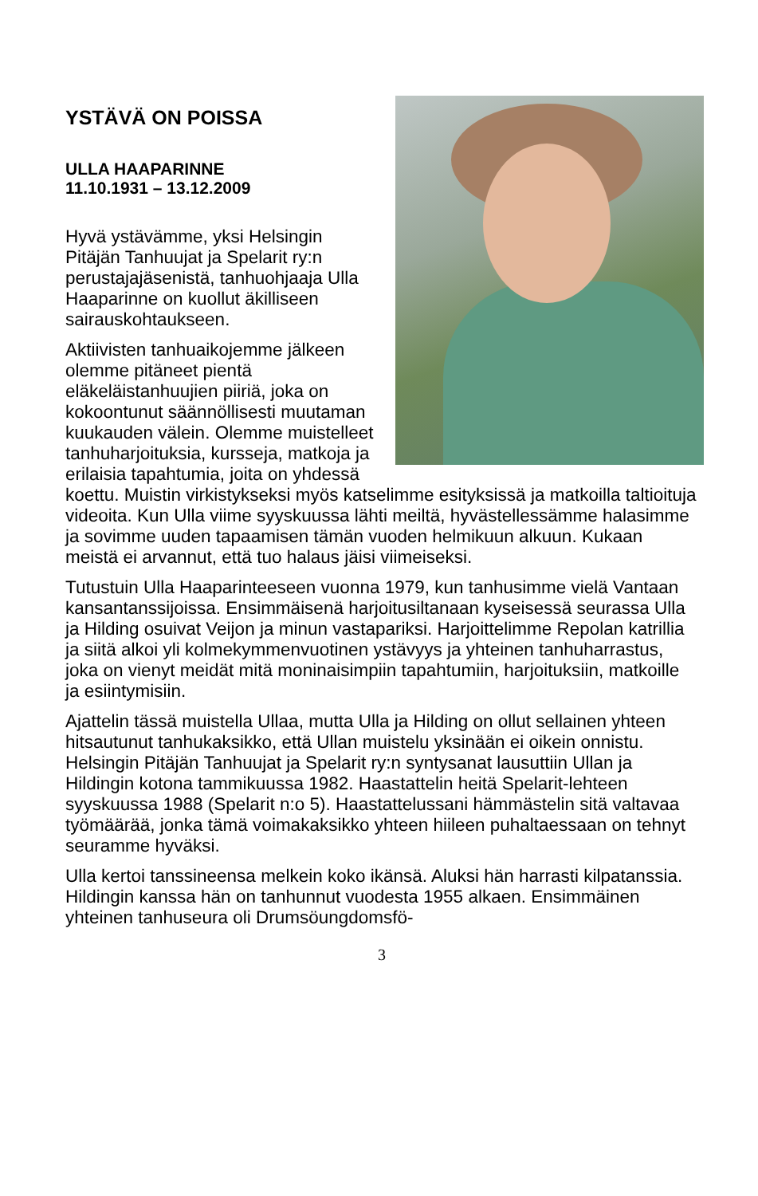YSTÄVÄ ON POISSA
ULLA HAAPARINNE
11.10.1931 – 13.12.2009
Hyvä ystävämme, yksi Helsingin Pitäjän Tanhuujat ja Spelarit ry:n perustajajäsenistä, tanhuohjaaja Ulla Haaparinne on kuollut äkilliseen sairauskohtaukseen.
Aktiivisten tanhuaikojemme jälkeen olemme pitäneet pientä eläkeläistanhuujien piiriä, joka on kokoontunut säännöllisesti muutaman kuukauden välein. Olemme muistelleet tanhuharjoituksia, kursseja, matkoja ja erilaisia tapahtumia, joita on yhdessä koettu. Muistin virkistykseksi myös katselimme esityksissä ja matkoilla taltioituja videoita. Kun Ulla viime syyskuussa lähti meiltä, hyvästellessämme halasimme ja sovimme uuden tapaamisen tämän vuoden helmikuun alkuun. Kukaan meistä ei arvannut, että tuo halaus jäisi viimeiseksi.
Tutustuin Ulla Haaparinteeseen vuonna 1979, kun tanhusimme vielä Vantaan kansantanssijoissa. Ensimmäisenä harjoitusiltanaan kyseisessä seurassa Ulla ja Hilding osuivat Veijon ja minun vastapariksi. Harjoittelimme Repolan katrillia ja siitä alkoi yli kolmekymmenvuotinen ystävyys ja yhteinen tanhuharrastus, joka on vienyt meidät mitä moninaisimpiin tapahtumiin, harjoituksiin, matkoille ja esiintymisiin.
Ajattelin tässä muistella Ullaa, mutta Ulla ja Hilding on ollut sellainen yhteen hitsautunut tanhukaksikko, että Ullan muistelu yksinään ei oikein onnistu. Helsingin Pitäjän Tanhuujat ja Spelarit ry:n syntysanat lausuttiin Ullan ja Hildingin kotona tammikuussa 1982. Haastattelin heitä Spelarit-lehteen syyskuussa 1988 (Spelarit n:o 5). Haastattelussani hämmästelin sitä valtavaa työmäärää, jonka tämä voimakaksikko yhteen hiileen puhaltaessaan on tehnyt seuramme hyväksi.
Ulla kertoi tanssineensa melkein koko ikänsä. Aluksi hän harrasti kilpatanssia. Hildingin kanssa hän on tanhunnut vuodesta 1955 alkaen. Ensimmäinen yhteinen tanhuseura oli Drumsöungdomsfö-
3